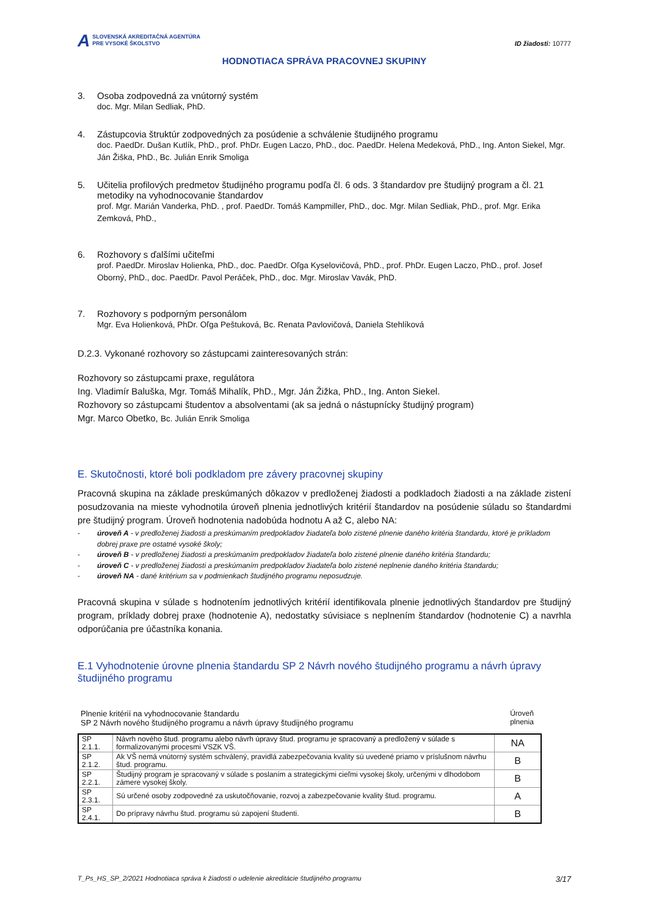A SLOVENSKÁ AKREDITAČNÁ AGENTÚRA
PRE VYSOKÉ ŠKOLSTVO
ID žiadosti: 10777
HODNOTIACA SPRÁVA PRACOVNEJ SKUPINY
3. Osoba zodpovedná za vnútorný systém
doc. Mgr. Milan Sedliak, PhD.
4. Zástupcovia štruktúr zodpovedných za posúdenie a schválenie študijného programu
doc. PaedDr. Dušan Kutlík, PhD., prof. PhDr. Eugen Laczo, PhD., doc. PaedDr. Helena Medeková, PhD., Ing. Anton Siekel, Mgr. Ján Žiška, PhD., Bc. Julián Enrik Smoliga
5. Učitelia profilových predmetov študijného programu podľa čl. 6 ods. 3 štandardov pre študijný program a čl. 21 metodiky na vyhodnocovanie štandardov
prof. Mgr. Marián Vanderka, PhD. , prof. PaedDr. Tomáš Kampmiller, PhD., doc. Mgr. Milan Sedliak, PhD., prof. Mgr. Erika Zemková, PhD.,
6. Rozhovory s ďalšími učiteľmi
prof. PaedDr. Miroslav Holienka, PhD., doc. PaedDr. Oľga Kyselovičová, PhD., prof. PhDr. Eugen Laczo, PhD., prof. Josef Oborný, PhD., doc. PaedDr. Pavol Peráček, PhD., doc. Mgr. Miroslav Vavák, PhD.
7. Rozhovory s podporným personálom
Mgr. Eva Holienková, PhDr. Oľga Peštuková, Bc. Renata Pavlovičová, Daniela Stehlíková
D.2.3. Vykonané rozhovory so zástupcami zainteresovaných strán:
Rozhovory so zástupcami praxe, regulátora
Ing. Vladimír Baluška, Mgr. Tomáš Mihalík, PhD., Mgr. Ján Žižka, PhD., Ing. Anton Siekel.
Rozhovory so zástupcami študentov a absolventami (ak sa jedná o nástupnícky študijný program)
Mgr. Marco Obetko, Bc. Julián Enrik Smoliga
E. Skutočnosti, ktoré boli podkladom pre závery pracovnej skupiny
Pracovná skupina na základe preskúmaných dôkazov v predloženej žiadosti a podkladoch žiadosti a na základe zistení posudzovania na mieste vyhodnotila úroveň plnenia jednotlivých kritérií štandardov na posúdenie súladu so štandardmi pre študijný program. Úroveň hodnotenia nadobúda hodnotu A až C, alebo NA:
- úroveň A - v predloženej žiadosti a preskúmaním predpokladov žiadateľa bolo zistené plnenie daného kritéria štandardu, ktoré je príkladom dobrej praxe pre ostatné vysoké školy;
- úroveň B - v predloženej žiadosti a preskúmaním predpokladov žiadateľa bolo zistené plnenie daného kritéria štandardu;
- úroveň C - v predloženej žiadosti a preskúmaním predpokladov žiadateľa bolo zistené neplnenie daného kritéria štandardu;
- úroveň NA - dané kritérium sa v podmienkach študijného programu neposudzuje.
Pracovná skupina v súlade s hodnotením jednotlivých kritérií identifikovala plnenie jednotlivých štandardov pre študijný program, príklady dobrej praxe (hodnotenie A), nedostatky súvisiace s neplnením štandardov (hodnotenie C) a navrhla odporúčania pre účastníka konania.
E.1 Vyhodnotenie úrovne plnenia štandardu SP 2 Návrh nového študijného programu a návrh úpravy študijného programu
Plnenie kritérií na vyhodnocovanie štandardu
SP 2 Návrh nového študijného programu a návrh úpravy študijného programu
Úroveň plnenia
| SP 2.1.1. | Návrh nového štud. programu alebo návrh úpravy štud. programu je spracovaný a predložený v súlade s formalizovanými procesmi VSZK VŠ. | NA |
| SP 2.1.2. | Ak VŠ nemá vnútorný systém schválený, pravidlá zabezpečovania kvality sú uvedené priamo v príslušnom návrhu štud. programu. | B |
| SP 2.2.1. | Študijný program je spracovaný v súlade s poslaním a strategickými cieľmi vysokej školy, určenými v dlhodobom zámere vysokej školy. | B |
| SP 2.3.1. | Sú určené osoby zodpovedné za uskutočňovanie, rozvoj a zabezpečovanie kvality štud. programu. | A |
| SP 2.4.1. | Do prípravy návrhu štud. programu sú zapojení študenti. | B |
T_Ps_HS_SP_2/2021 Hodnotiaca správa k žiadosti o udelenie akreditácie študijného programu 3/17